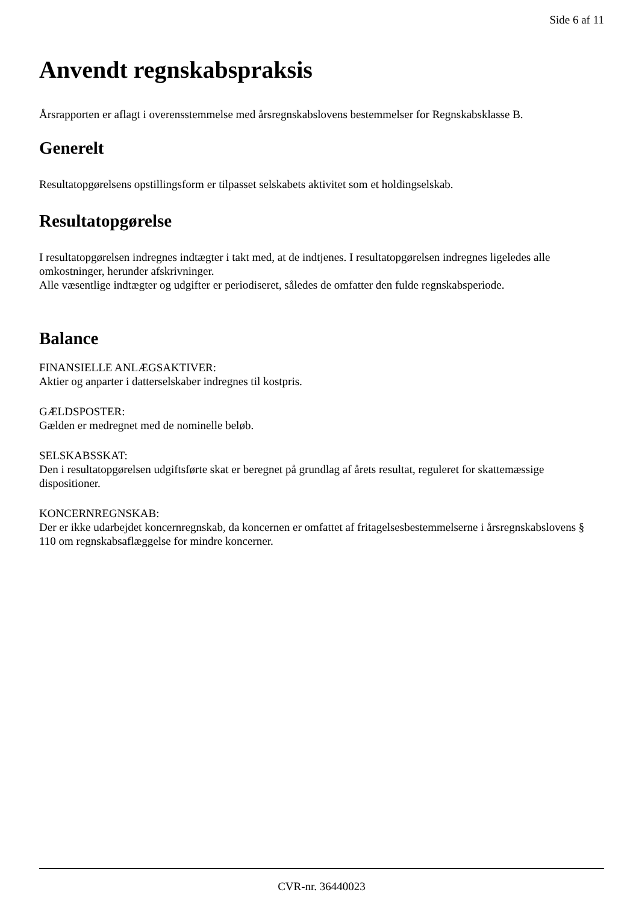Side 6 af 11
Anvendt regnskabspraksis
Årsrapporten er aflagt i overensstemmelse med årsregnskabslovens bestemmelser for Regnskabsklasse B.
Generelt
Resultatopgørelsens opstillingsform er tilpasset selskabets aktivitet som et holdingselskab.
Resultatopgørelse
I resultatopgørelsen indregnes indtægter i takt med, at de indtjenes. I resultatopgørelsen indregnes ligeledes alle omkostninger, herunder afskrivninger.
Alle væsentlige indtægter og udgifter er periodiseret, således de omfatter den fulde regnskabsperiode.
Balance
FINANSIELLE ANLÆGSAKTIVER:
Aktier og anparter i datterselskaber indregnes til kostpris.
GÆLDSPOSTER:
Gælden er medregnet med de nominelle beløb.
SELSKABSSKAT:
Den i resultatopgørelsen udgiftsførte skat er beregnet på grundlag af årets resultat, reguleret for skattemæssige dispositioner.
KONCERNREGNSKAB:
Der er ikke udarbejdet koncernregnskab, da koncernen er omfattet af fritagelsesbestemmelserne i årsregnskabslovens § 110 om regnskabsaflæggelse for mindre koncerner.
CVR-nr. 36440023